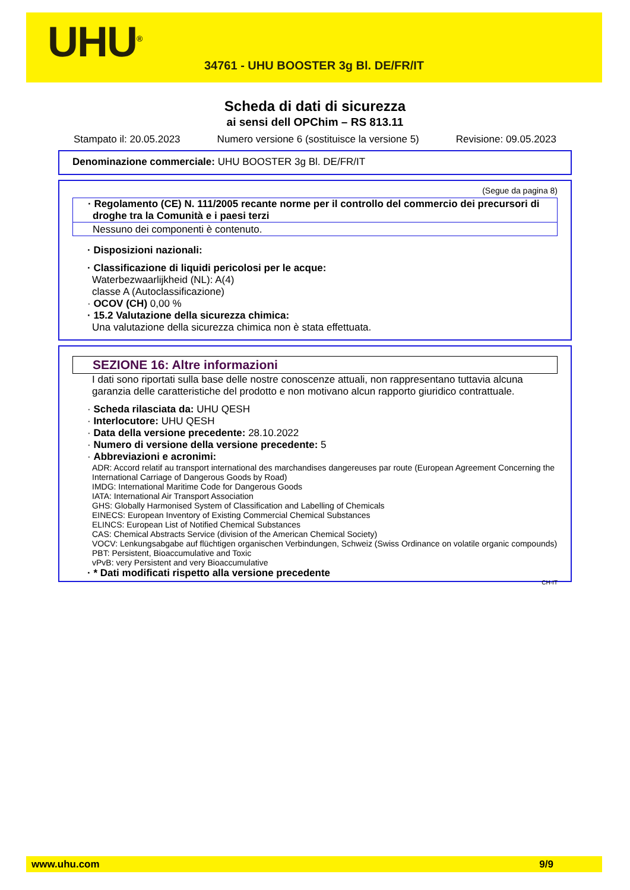UHU<sup>®</sup>
34761 - UHU BOOSTER 3g Bl. DE/FR/IT
Scheda di dati di sicurezza
ai sensi dell OPChim – RS 813.11
Stampato il: 20.05.2023 Numero versione 6 (sostituisce la versione 5) Revisione: 09.05.2023
Denominazione commerciale: UHU BOOSTER 3g Bl. DE/FR/IT
(Segue da pagina 8)
· Regolamento (CE) N. 111/2005 recante norme per il controllo del commercio dei precursori di droghe tra la Comunità e i paesi terzi
Nessuno dei componenti è contenuto.
· Disposizioni nazionali:
· Classificazione di liquidi pericolosi per le acque:
Waterbezwaarlijkheid (NL): A(4)
classe A (Autoclassificazione)
· OCOV (CH) 0,00 %
· 15.2 Valutazione della sicurezza chimica:
Una valutazione della sicurezza chimica non è stata effettuata.
SEZIONE 16: Altre informazioni
I dati sono riportati sulla base delle nostre conoscenze attuali, non rappresentano tuttavia alcuna garanzia delle caratteristiche del prodotto e non motivano alcun rapporto giuridico contrattuale.
· Scheda rilasciata da: UHU QESH
· Interlocutore: UHU QESH
· Data della versione precedente: 28.10.2022
· Numero di versione della versione precedente: 5
· Abbreviazioni e acronimi:
ADR: Accord relatif au transport international des marchandises dangereuses par route (European Agreement Concerning the International Carriage of Dangerous Goods by Road)
IMDG: International Maritime Code for Dangerous Goods
IATA: International Air Transport Association
GHS: Globally Harmonised System of Classification and Labelling of Chemicals
EINECS: European Inventory of Existing Commercial Chemical Substances
ELINCS: European List of Notified Chemical Substances
CAS: Chemical Abstracts Service (division of the American Chemical Society)
VOCV: Lenkungsabgabe auf flüchtigen organischen Verbindungen, Schweiz (Swiss Ordinance on volatile organic compounds)
PBT: Persistent, Bioaccumulative and Toxic
vPvB: very Persistent and very Bioaccumulative
· * Dati modificati rispetto alla versione precedente
CH-IT
www.uhu.com 9/9